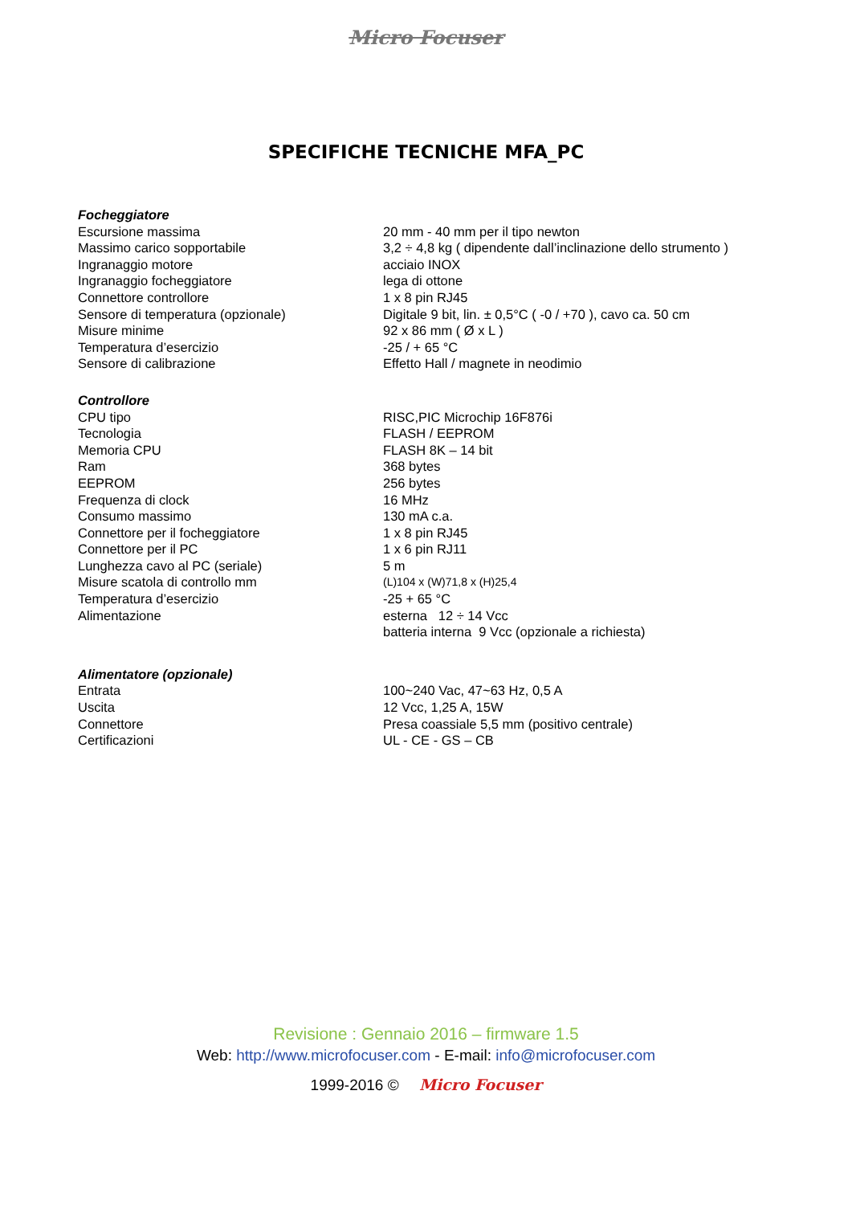Micro Focuser
SPECIFICHE TECNICHE MFA_PC
| Focheggiatore | |
| --- | --- |
| Escursione massima | 20 mm - 40 mm per il tipo newton |
| Massimo carico sopportabile | 3,2 ÷ 4,8 kg ( dipendente dall’inclinazione dello strumento ) |
| Ingranaggio motore | acciaio INOX |
| Ingranaggio focheggiatore | lega di ottone |
| Connettore controllore | 1 x 8 pin RJ45 |
| Sensore di temperatura (opzionale) | Digitale 9 bit, lin. ± 0,5°C ( -0 / +70 ), cavo ca. 50 cm |
| Misure minime | 92 x 86 mm ( Ø x L ) |
| Temperatura d’esercizio | -25 / + 65 °C |
| Sensore di calibrazione | Effetto Hall / magnete in neodimio |
| Controllore | |
| CPU tipo | RISC,PIC Microchip 16F876i |
| Tecnologia | FLASH / EEPROM |
| Memoria CPU | FLASH 8K – 14 bit |
| Ram | 368 bytes |
| EEPROM | 256 bytes |
| Frequenza di clock | 16 MHz |
| Consumo massimo | 130 mA c.a. |
| Connettore per il focheggiatore | 1 x 8 pin RJ45 |
| Connettore per il PC | 1 x 6 pin RJ11 |
| Lunghezza cavo al PC (seriale) | 5 m |
| Misure scatola di controllo mm | (L)104 x (W)71,8 x (H)25,4 |
| Temperatura d’esercizio | -25 + 65 °C |
| Alimentazione | esterna 12 ÷ 14 Vcc batteria interna 9 Vcc (opzionale a richiesta) |
| Alimentatore (opzionale) | |
| Entrata | 100~240 Vac, 47~63 Hz, 0,5 A |
| Uscita | 12 Vcc, 1,25 A, 15W |
| Connettore | Presa coassiale 5,5 mm (positivo centrale) |
| Certificazioni | UL - CE - GS – CB |
Revisione : Gennaio 2016 – firmware 1.5
Web: http://www.microfocuser.com - E-mail: info@microfocuser.com
1999-2016 © Micro Focuser